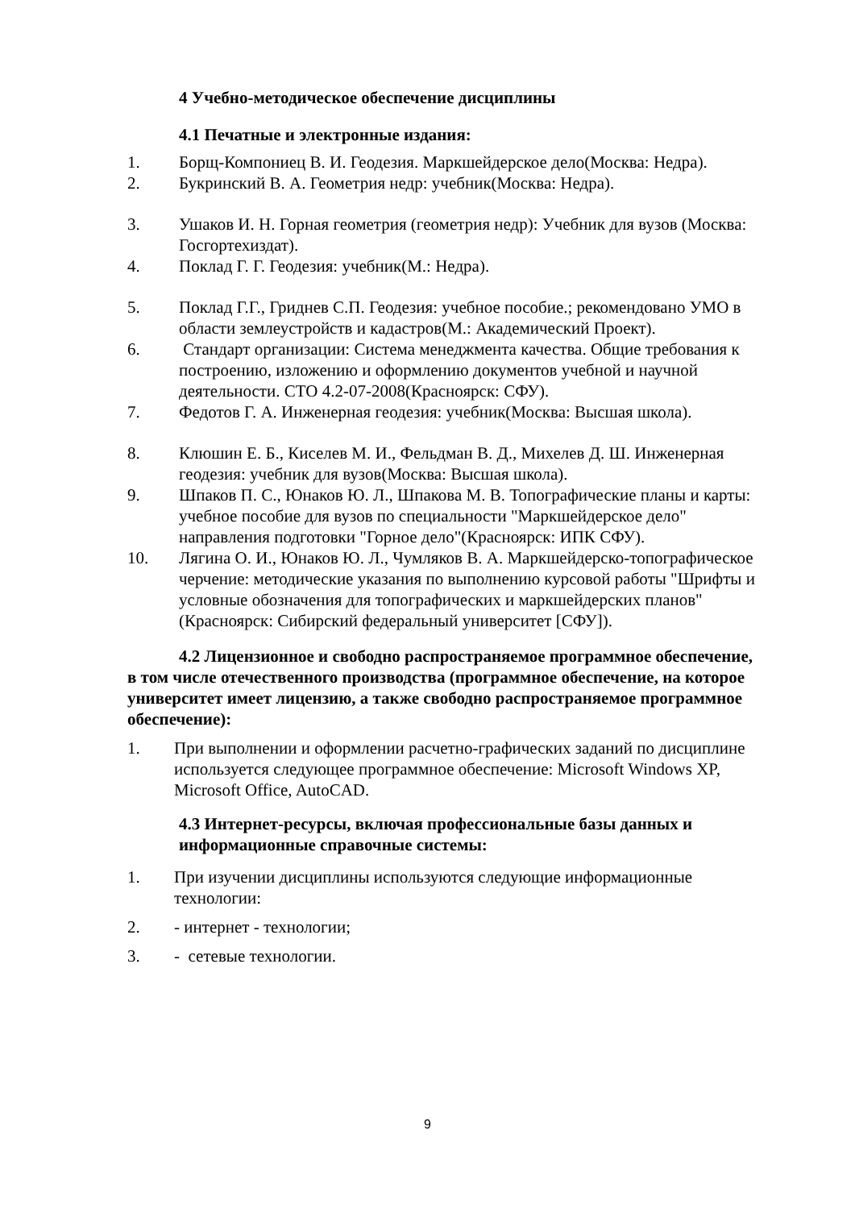4 Учебно-методическое обеспечение дисциплины
4.1 Печатные и электронные издания:
1. Борщ-Компониец В. И. Геодезия. Маркшейдерское дело(Москва: Недра).
2. Букринский В. А. Геометрия недр: учебник(Москва: Недра).
3. Ушаков И. Н. Горная геометрия (геометрия недр): Учебник для вузов (Москва: Госгортехиздат).
4. Поклад Г. Г. Геодезия: учебник(М.: Недра).
5. Поклад Г.Г., Гриднев С.П. Геодезия: учебное пособие.; рекомендовано УМО в области землеустройств и кадастров(М.: Академический Проект).
6. Стандарт организации: Система менеджмента качества. Общие требования к построению, изложению и оформлению документов учебной и научной деятельности. СТО 4.2-07-2008(Красноярск: СФУ).
7. Федотов Г. А. Инженерная геодезия: учебник(Москва: Высшая школа).
8. Клюшин Е. Б., Киселев М. И., Фельдман В. Д., Михелев Д. Ш. Инженерная геодезия: учебник для вузов(Москва: Высшая школа).
9. Шпаков П. С., Юнаков Ю. Л., Шпакова М. В. Топографические планы и карты: учебное пособие для вузов по специальности "Маркшейдерское дело" направления подготовки "Горное дело"(Красноярск: ИПК СФУ).
10. Лягина О. И., Юнаков Ю. Л., Чумляков В. А. Маркшейдерско-топографическое черчение: методические указания по выполнению курсовой работы "Шрифты и условные обозначения для топографических и маркшейдерских планов"(Красноярск: Сибирский федеральный университет [СФУ]).
4.2 Лицензионное и свободно распространяемое программное обеспечение, в том числе отечественного производства (программное обеспечение, на которое университет имеет лицензию, а также свободно распространяемое программное обеспечение):
1. При выполнении и оформлении расчетно-графических заданий по дисциплине используется следующее программное обеспечение: Microsoft Windows XP, Microsoft Office, AutoCAD.
4.3 Интернет-ресурсы, включая профессиональные базы данных и информационные справочные системы:
1. При изучении дисциплины используются следующие информационные технологии:
2. - интернет - технологии;
3. - сетевые технологии.
9